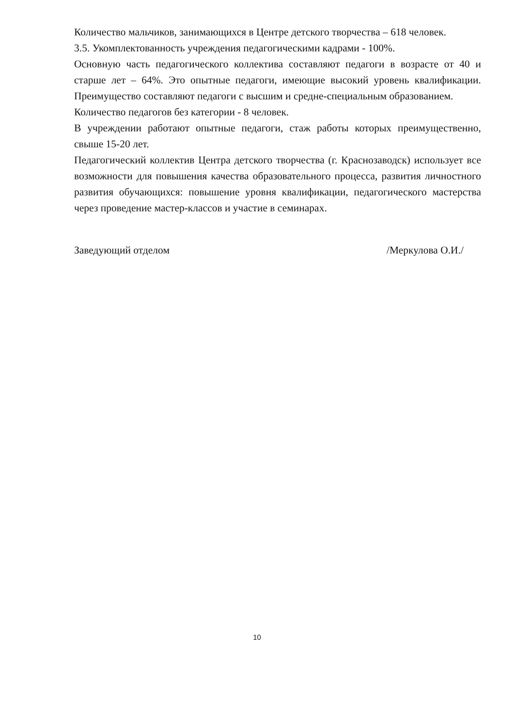Количество мальчиков, занимающихся в Центре детского творчества – 618 человек.
3.5. Укомплектованность учреждения педагогическими кадрами - 100%.
Основную часть педагогического коллектива составляют педагоги в возрасте от 40 и старше лет – 64%. Это опытные педагоги, имеющие высокий уровень квалификации. Преимущество составляют педагоги с высшим и средне-специальным образованием.
Количество педагогов без категории - 8 человек.
В учреждении работают опытные педагоги, стаж работы которых преимущественно, свыше 15-20 лет.
Педагогический коллектив Центра детского творчества (г. Краснозаводск) использует все возможности для повышения качества образовательного процесса, развития личностного развития обучающихся: повышение уровня квалификации, педагогического мастерства через проведение мастер-классов и участие в семинарах.
Заведующий отделом /Меркулова О.И./
10